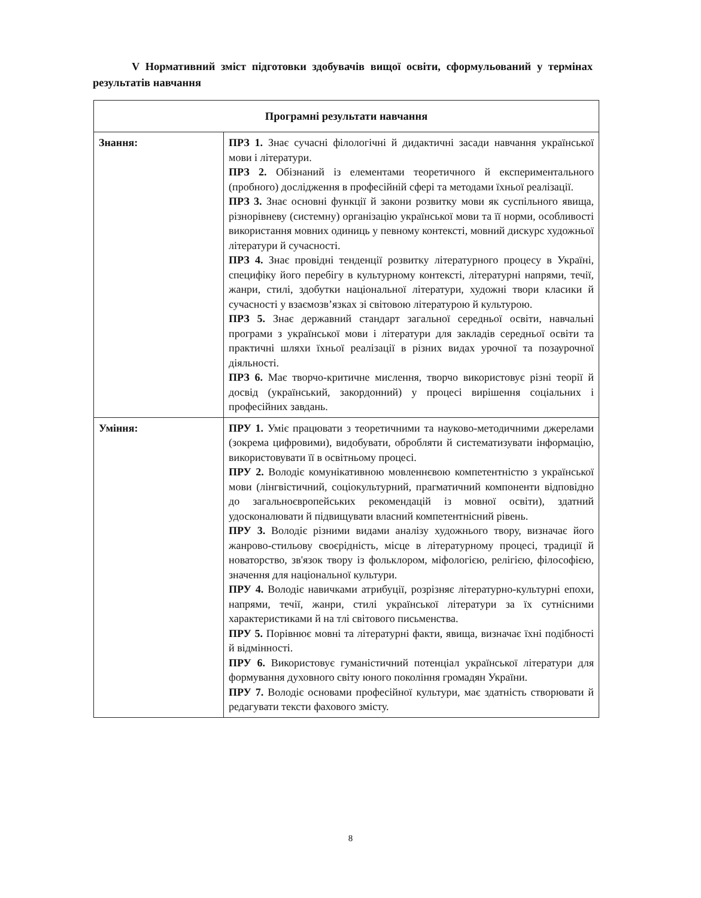V Нормативний зміст підготовки здобувачів вищої освіти, сформульований у термінах результатів навчання
| Програмні результати навчання | |
| --- | --- |
| Знання: | ПРЗ 1. Знає сучасні філологічні й дидактичні засади навчання української мови і літератури. ПРЗ 2. Обізнаний із елементами теоретичного й експериментального (пробного) дослідження в професійній сфері та методами їхньої реалізації. ПРЗ 3. Знає основні функції й закони розвитку мови як суспільного явища, різнорівневу (системну) організацію української мови та її норми, особливості використання мовних одиниць у певному контексті, мовний дискурс художньої літератури й сучасності. ПРЗ 4. Знає провідні тенденції розвитку літературного процесу в Україні, специфіку його перебігу в культурному контексті, літературні напрями, течії, жанри, стилі, здобутки національної літератури, художні твори класики й сучасності у взаємозв’язках зі світовою літературою й культурою. ПРЗ 5. Знає державний стандарт загальної середньої освіти, навчальні програми з української мови і літератури для закладів середньої освіти та практичні шляхи їхньої реалізації в різних видах урочної та позаурочної діяльності. ПРЗ 6. Має творчо-критичне мислення, творчо використовує різні теорії й досвід (український, закордонний) у процесі вирішення соціальних і професійних завдань. |
| Уміння: | ПРУ 1. Уміє працювати з теоретичними та науково-методичними джерелами (зокрема цифровими), видобувати, обробляти й систематизувати інформацію, використовувати її в освітньому процесі. ПРУ 2. Володіє комунікативною мовленнєвою компетентністю з української мови (лінгвістичний, соціокультурний, прагматичний компоненти відповідно до загальноєвропейських рекомендацій із мовної освіти), здатний удосконалювати й підвищувати власний компетентнісний рівень. ПРУ 3. Володіє різними видами аналізу художнього твору, визначає його жанрово-стильову своєрідність, місце в літературному процесі, традиції й новаторство, зв'язок твору із фольклором, міфологією, релігією, філософією, значення для національної культури. ПРУ 4. Володіє навичками атрибуції, розрізняє літературно-культурні епохи, напрями, течії, жанри, стилі української літератури за їх сутнісними характеристиками й на тлі світового письменства. ПРУ 5. Порівнює мовні та літературні факти, явища, визначає їхні подібності й відмінності. ПРУ 6. Використовує гуманістичний потенціал української літератури для формування духовного світу юного покоління громадян України. ПРУ 7. Володіє основами професійної культури, має здатність створювати й редагувати тексти фахового змісту. |
8